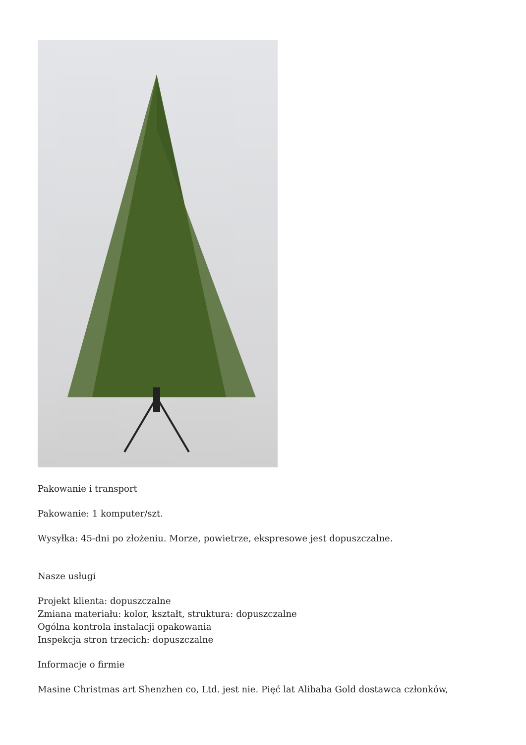Pakowanie i transport
Pakowanie: 1 komputer/szt.
Wysyłka: 45-dni po złożeniu. Morze, powietrze, ekspresowe jest dopuszczalne.
Nasze usługi
Projekt klienta: dopuszczalne
Zmiana materiału: kolor, kształt, struktura: dopuszczalne
Ogólna kontrola instalacji opakowania
Inspekcja stron trzecich: dopuszczalne
Informacje o firmie
Masine Christmas art Shenzhen co, Ltd. jest nie. Pięć lat Alibaba Gold dostawca członków,